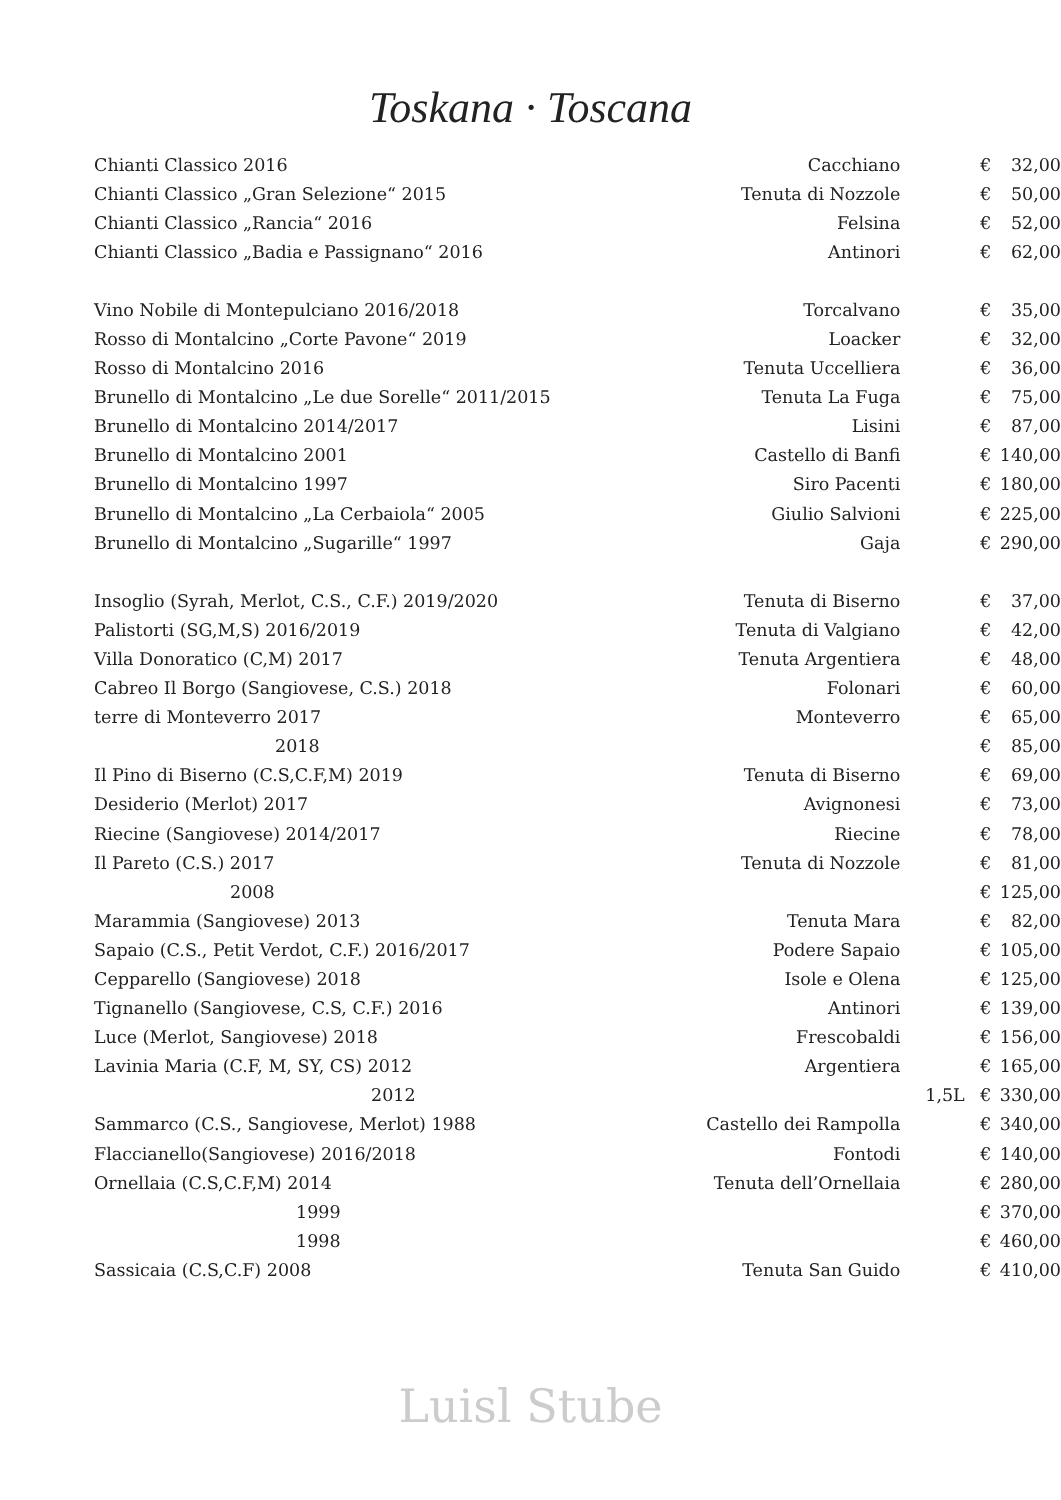Toskana · Toscana
| Chianti Classico 2016 | Cacchiano | | € | 32,00 |
| Chianti Classico „Gran Selezione“ 2015 | Tenuta di Nozzole | | € | 50,00 |
| Chianti Classico „Rancia“ 2016 | Felsina | | € | 52,00 |
| Chianti Classico „Badia e Passignano“ 2016 | Antinori | | € | 62,00 |
| Vino Nobile di Montepulciano 2016/2018 | Torcalvano | | € | 35,00 |
| Rosso di Montalcino „Corte Pavone“ 2019 | Loacker | | € | 32,00 |
| Rosso di Montalcino 2016 | Tenuta Uccelliera | | € | 36,00 |
| Brunello di Montalcino „Le due Sorelle“ 2011/2015 | Tenuta La Fuga | | € | 75,00 |
| Brunello di Montalcino 2014/2017 | Lisini | | € | 87,00 |
| Brunello di Montalcino 2001 | Castello di Banfi | | € | 140,00 |
| Brunello di Montalcino 1997 | Siro Pacenti | | € | 180,00 |
| Brunello di Montalcino „La Cerbaiola“ 2005 | Giulio Salvioni | | € | 225,00 |
| Brunello di Montalcino „Sugarille“ 1997 | Gaja | | € | 290,00 |
| Insoglio (Syrah, Merlot, C.S., C.F.) 2019/2020 | Tenuta di Biserno | | € | 37,00 |
| Palistorti (SG,M,S) 2016/2019 | Tenuta di Valgiano | | € | 42,00 |
| Villa Donoratico (C,M) 2017 | Tenuta Argentiera | | € | 48,00 |
| Cabreo Il Borgo (Sangiovese, C.S.) 2018 | Folonari | | € | 60,00 |
| terre di Monteverro 2017 | Monteverro | | € | 65,00 |
| 2018 | | | € | 85,00 |
| Il Pino di Biserno (C.S,C.F,M) 2019 | Tenuta di Biserno | | € | 69,00 |
| Desiderio (Merlot) 2017 | Avignonesi | | € | 73,00 |
| Riecine (Sangiovese) 2014/2017 | Riecine | | € | 78,00 |
| Il Pareto (C.S.) 2017 | Tenuta di Nozzole | | € | 81,00 |
| 2008 | | | € | 125,00 |
| Marammia (Sangiovese) 2013 | Tenuta Mara | | € | 82,00 |
| Sapaio (C.S., Petit Verdot, C.F.) 2016/2017 | Podere Sapaio | | € | 105,00 |
| Cepparello (Sangiovese) 2018 | Isole e Olena | | € | 125,00 |
| Tignanello (Sangiovese, C.S, C.F.) 2016 | Antinori | | € | 139,00 |
| Luce (Merlot, Sangiovese) 2018 | Frescobaldi | | € | 156,00 |
| Lavinia Maria (C.F, M, SY, CS) 2012 | Argentiera | | € | 165,00 |
| 2012 | | 1,5L | € | 330,00 |
| Sammarco (C.S., Sangiovese, Merlot) 1988 | Castello dei Rampolla | | € | 340,00 |
| Flaccianello(Sangiovese) 2016/2018 | Fontodi | | € | 140,00 |
| Ornellaia (C.S,C.F,M) 2014 | Tenuta dell’Ornellaia | | € | 280,00 |
| 1999 | | | € | 370,00 |
| 1998 | | | € | 460,00 |
| Sassicaia (C.S,C.F) 2008 | Tenuta San Guido | | € | 410,00 |
Luisl Stube